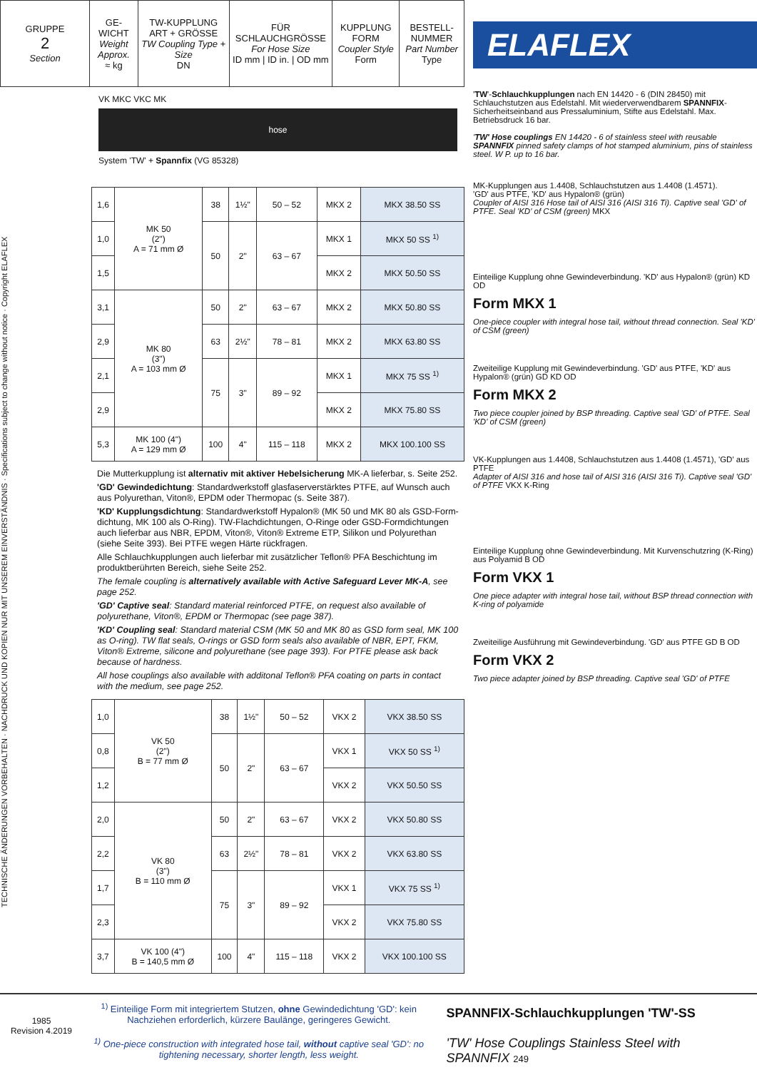| GRUPPE 2 Section | GE- WICHT Weight Approx. ≈ kg | TW-KUPPLUNG ART + GRÖSSE TW Coupling Type + Size DN | FÜR SCHLAUCHGRÖSSE For Hose Size ID mm / ID in. / OD mm | KUPPLUNG FORM Coupler Style Form | BESTELL-NUMMER Part Number Type |
| --- | --- | --- | --- | --- | --- |
TECHNISCHE ÄNDERUNGEN VORBEHALTEN · NACHDRUCK UND KOPIEN NUR MIT UNSEREM EINVERSTÄNDNIS · Specifications subject to change without notice · Copyright ELAFLEX
VK MKC VKC MK
hose
System 'TW' + Spannfix (VG 85328)
| 1,6 | MK 50 (2") A = 71 mm Ø | 38 | 1½" | 50 – 52 | MKX 2 | MKX 38.50 SS |
| 1,0 | | 50 | 2" | 63 – 67 | MKX 1 | MKX 50 SS <sup>1)</sup> |
| 1,5 | | | | | MKX 2 | MKX 50.50 SS |
| 3,1 | MK 80 (3") A = 103 mm Ø | 50 | 2" | 63 – 67 | MKX 2 | MKX 50.80 SS |
| 2,9 | | 63 | 2½" | 78 – 81 | MKX 2 | MKX 63.80 SS |
| 2,1 | | 75 | 3" | 89 – 92 | MKX 1 | MKX 75 SS <sup>1)</sup> |
| 2,9 | | | | | MKX 2 | MKX 75.80 SS |
| 5,3 | MK 100 (4") A = 129 mm Ø | 100 | 4" | 115 – 118 | MKX 2 | MKX 100.100 SS |
Die Mutterkupplung ist alternativ mit aktiver Hebelsicherung MK-A lieferbar, s. Seite 252.
'GD' Gewindedichtung: Standardwerkstoff glasfaserverstärktes PTFE, auf Wunsch auch aus Polyurethan, Viton®, EPDM oder Thermopac (s. Seite 387).
'KD' Kupplungsdichtung: Standardwerkstoff Hypalon® (MK 50 und MK 80 als GSD-Form-dichtung, MK 100 als O-Ring). TW-Flachdichtungen, O-Ringe oder GSD-Formdichtungen auch lieferbar aus NBR, EPDM, Viton®, Viton® Extreme ETP, Silikon und Polyurethan (siehe Seite 393). Bei PTFE wegen Härte rückfragen.
Alle Schlauchkupplungen auch lieferbar mit zusätzlicher Teflon® PFA Beschichtung im produktberührten Bereich, siehe Seite 252.
The female coupling is alternatively available with Active Safeguard Lever MK-A, see page 252.
'GD' Captive seal: Standard material reinforced PTFE, on request also available of polyurethane, Viton®, EPDM or Thermopac (see page 387).
'KD' Coupling seal: Standard material CSM (MK 50 and MK 80 as GSD form seal, MK 100 as O-ring). TW flat seals, O-rings or GSD form seals also available of NBR, EPT, FKM, Viton® Extreme, silicone and polyurethane (see page 393). For PTFE please ask back because of hardness.
All hose couplings also available with additonal Teflon® PFA coating on parts in contact with the medium, see page 252.
| 1,0 | VK 50 (2") B = 77 mm Ø | 38 | 1½" | 50 – 52 | VKX 2 | VKX 38.50 SS |
| 0,8 | | 50 | 2" | 63 – 67 | VKX 1 | VKX 50 SS <sup>1)</sup> |
| 1,2 | | | | | VKX 2 | VKX 50.50 SS |
| 2,0 | VK 80 (3") B = 110 mm Ø | 50 | 2" | 63 – 67 | VKX 2 | VKX 50.80 SS |
| 2,2 | | 63 | 2½" | 78 – 81 | VKX 2 | VKX 63.80 SS |
| 1,7 | | 75 | 3" | 89 – 92 | VKX 1 | VKX 75 SS <sup>1)</sup> |
| 2,3 | | | | | VKX 2 | VKX 75.80 SS |
| 3,7 | VK 100 (4") B = 140,5 mm Ø | 100 | 4" | 115 – 118 | VKX 2 | VKX 100.100 SS |
ELAFLEX
'TW'-Schlauchkupplungen nach EN 14420 - 6 (DIN 28450) mit Schlauchstutzen aus Edelstahl. Mit wiederverwendbarem SPANNFIX-Sicherheitseinband aus Pressaluminium, Stifte aus Edelstahl. Max. Betriebsdruck 16 bar.
'TW' Hose couplings EN 14420 - 6 of stainless steel with reusable SPANNFIX pinned safety clamps of hot stamped aluminium, pins of stainless steel. W P. up to 16 bar.
MK-Kupplungen aus 1.4408, Schlauchstutzen aus 1.4408 (1.4571).
'GD' aus PTFE, 'KD' aus Hypalon® (grün)
Coupler of AISI 316 Hose tail of AISI 316 (AISI 316 Ti). Captive seal 'GD' of PTFE. Seal 'KD' of CSM (green) MKX
Einteilige Kupplung ohne Gewindeverbindung. 'KD' aus Hypalon® (grün) KD OD
Form MKX 1
One-piece coupler with integral hose tail, without thread connection. Seal 'KD' of CSM (green)
Zweiteilige Kupplung mit Gewindeverbindung. 'GD' aus PTFE, 'KD' aus Hypalon® (grün) GD KD OD
Form MKX 2
Two piece coupler joined by BSP threading. Captive seal 'GD' of PTFE. Seal 'KD' of CSM (green)
VK-Kupplungen aus 1.4408, Schlauchstutzen aus 1.4408 (1.4571), 'GD' aus PTFE
Adapter of AISI 316 and hose tail of AISI 316 (AISI 316 Ti). Captive seal 'GD' of PTFE VKX K-Ring
Einteilige Kupplung ohne Gewindeverbindung. Mit Kurvenschutzring (K-Ring) aus Polyamid B OD
Form VKX 1
One piece adapter with integral hose tail, without BSP thread connection with K-ring of polyamide
Zweiteilige Ausführung mit Gewindeverbindung. 'GD' aus PTFE GD B OD
Form VKX 2
Two piece adapter joined by BSP threading. Captive seal 'GD' of PTFE
1985
Revision 4.2019
<sup>1)</sup> Einteilige Form mit integriertem Stutzen, ohne Gewindedichtung 'GD': kein Nachziehen erforderlich, kürzere Baulänge, geringeres Gewicht.
<sup>1)</sup> One-piece construction with integrated hose tail, without captive seal 'GD': no tightening necessary, shorter length, less weight.
SPANNFIX-Schlauchkupplungen 'TW'-SS
'TW' Hose Couplings Stainless Steel with SPANNFIX 249